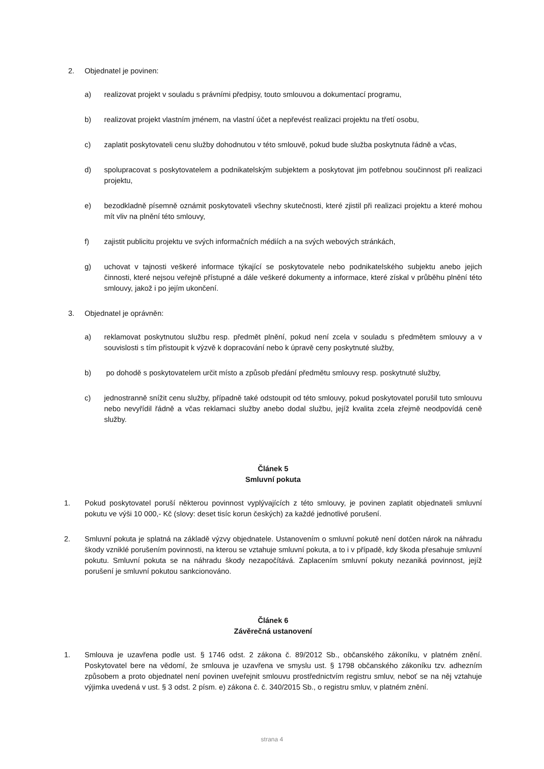2. Objednatel je povinen:
a) realizovat projekt v souladu s právními předpisy, touto smlouvou a dokumentací programu,
b) realizovat projekt vlastním jménem, na vlastní účet a nepřevést realizaci projektu na třetí osobu,
c) zaplatit poskytovateli cenu služby dohodnutou v této smlouvě, pokud bude služba poskytnuta řádně a včas,
d) spolupracovat s poskytovatelem a podnikatelským subjektem a poskytovat jim potřebnou součinnost při realizaci projektu,
e) bezodkladně písemně oznámit poskytovateli všechny skutečnosti, které zjistil při realizaci projektu a které mohou mít vliv na plnění této smlouvy,
f) zajistit publicitu projektu ve svých informačních médiích a na svých webových stránkách,
g) uchovat v tajnosti veškeré informace týkající se poskytovatele nebo podnikatelského subjektu anebo jejich činnosti, které nejsou veřejně přístupné a dále veškeré dokumenty a informace, které získal v průběhu plnění této smlouvy, jakož i po jejím ukončení.
3. Objednatel je oprávněn:
a) reklamovat poskytnutou službu resp. předmět plnění, pokud není zcela v souladu s předmětem smlouvy a v souvislosti s tím přistoupit k výzvě k dopracování nebo k úpravě ceny poskytnuté služby,
b) po dohodě s poskytovatelem určit místo a způsob předání předmětu smlouvy resp. poskytnuté služby,
c) jednostranně snížit cenu služby, případně také odstoupit od této smlouvy, pokud poskytovatel porušil tuto smlouvu nebo nevyřídil řádně a včas reklamaci služby anebo dodal službu, jejíž kvalita zcela zřejmě neodpovídá ceně služby.
Článek 5
Smluvní pokuta
1. Pokud poskytovatel poruší některou povinnost vyplývajících z této smlouvy, je povinen zaplatit objednateli smluvní pokutu ve výši 10 000,- Kč (slovy: deset tisíc korun českých) za každé jednotlivé porušení.
2. Smluvní pokuta je splatná na základě výzvy objednatele. Ustanovením o smluvní pokutě není dotčen nárok na náhradu škody vzniklé porušením povinnosti, na kterou se vztahuje smluvní pokuta, a to i v případě, kdy škoda přesahuje smluvní pokutu. Smluvní pokuta se na náhradu škody nezapočítává. Zaplacením smluvní pokuty nezaniká povinnost, jejíž porušení je smluvní pokutou sankcionováno.
Článek 6
Závěrečná ustanovení
1. Smlouva je uzavřena podle ust. § 1746 odst. 2 zákona č. 89/2012 Sb., občanského zákoníku, v platném znění. Poskytovatel bere na vědomí, že smlouva je uzavřena ve smyslu ust. § 1798 občanského zákoníku tzv. adhezním způsobem a proto objednatel není povinen uveřejnit smlouvu prostřednictvím registru smluv, neboť se na něj vztahuje výjimka uvedená v ust. § 3 odst. 2 písm. e) zákona č. č. 340/2015 Sb., o registru smluv, v platném znění.
strana 4